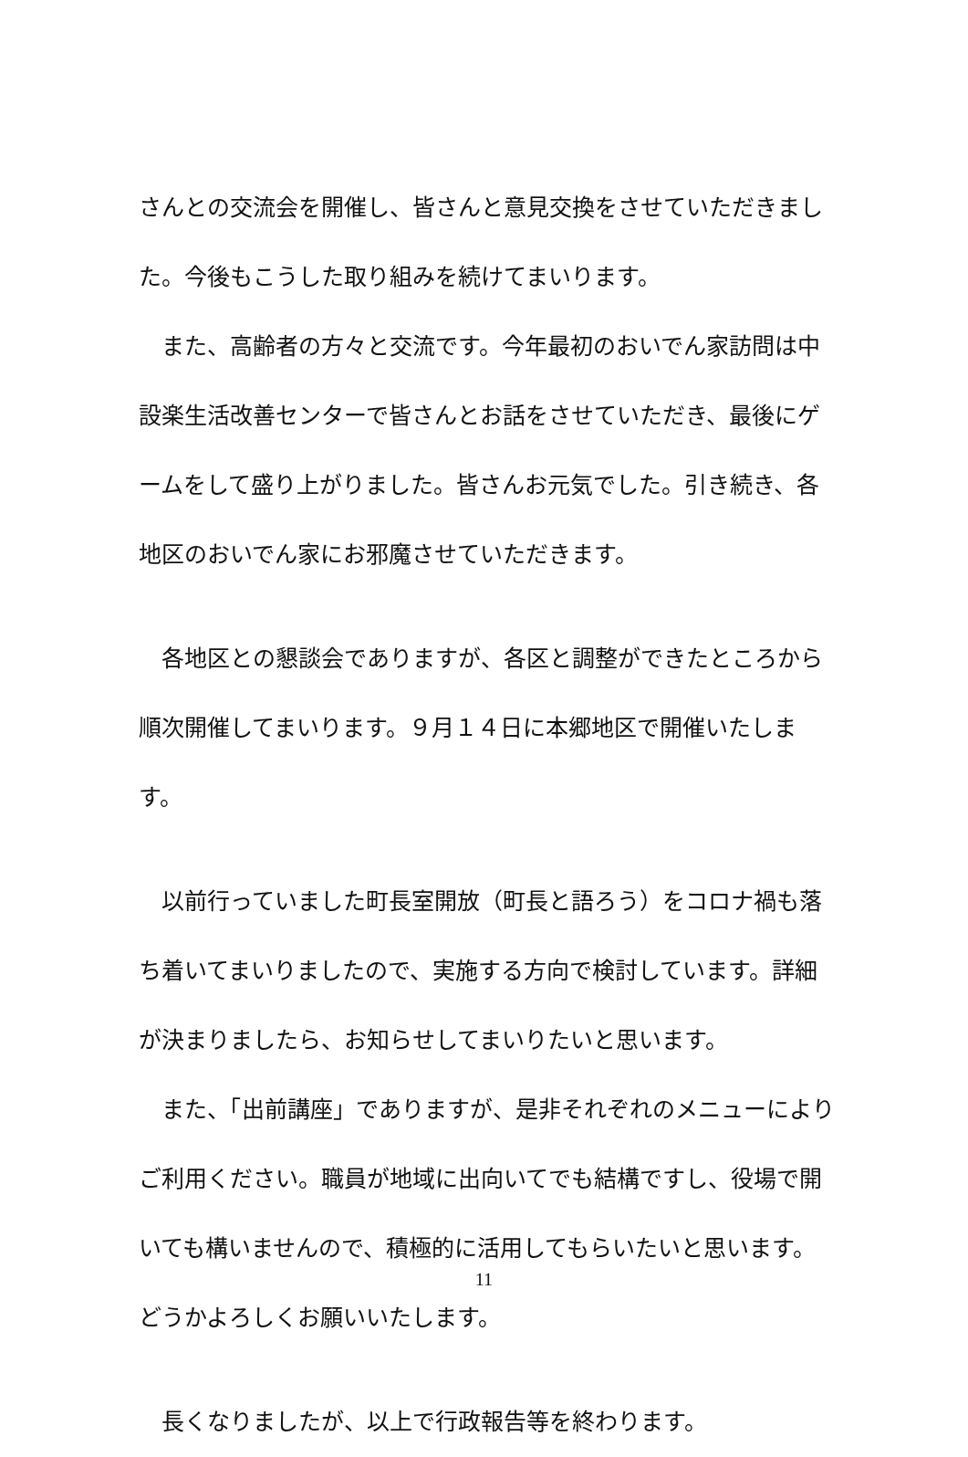さんとの交流会を開催し、皆さんと意見交換をさせていただきました。今後もこうした取り組みを続けてまいります。
　また、高齢者の方々と交流です。今年最初のおいでん家訪問は中設楽生活改善センターで皆さんとお話をさせていただき、最後にゲームをして盛り上がりました。皆さんお元気でした。引き続き、各地区のおいでん家にお邪魔させていただきます。
　各地区との懇談会でありますが、各区と調整ができたところから順次開催してまいります。９月１４日に本郷地区で開催いたします。
　以前行っていました町長室開放（町長と語ろう）をコロナ禍も落ち着いてまいりましたので、実施する方向で検討しています。詳細が決まりましたら、お知らせしてまいりたいと思います。
　また、「出前講座」でありますが、是非それぞれのメニューによりご利用ください。職員が地域に出向いてでも結構ですし、役場で開いても構いませんので、積極的に活用してもらいたいと思います。どうかよろしくお願いいたします。
　長くなりましたが、以上で行政報告等を終わります。
11